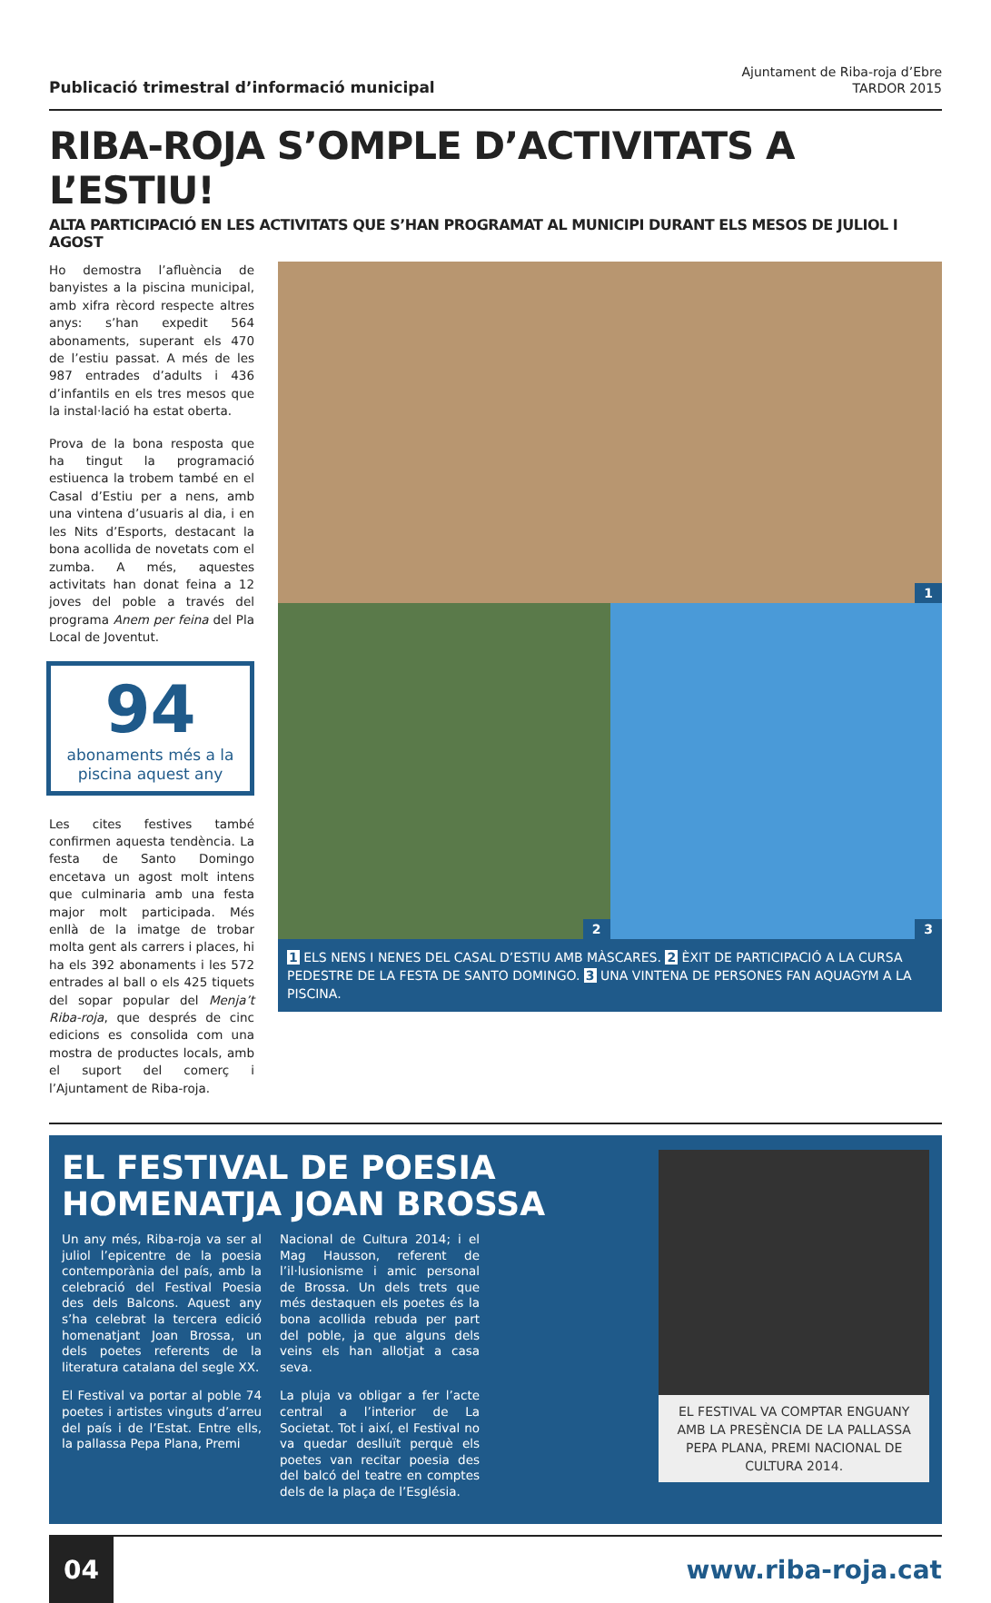Publicació trimestral d’informació municipal
Ajuntament de Riba-roja d’Ebre
TARDOR 2015
RIBA-ROJA S’OMPLE D’ACTIVITATS A L’ESTIU!
ALTA PARTICIPACIÓ EN LES ACTIVITATS QUE S’HAN PROGRAMAT AL MUNICIPI DURANT ELS MESOS DE JULIOL I AGOST
Ho demostra l’afluència de banyistes a la piscina municipal, amb xifra rècord respecte altres anys: s’han expedit 564 abonaments, superant els 470 de l’estiu passat. A més de les 987 entrades d’adults i 436 d’infantils en els tres mesos que la instal·lació ha estat oberta.
Prova de la bona resposta que ha tingut la programació estiuenca la trobem també en el Casal d’Estiu per a nens, amb una vintena d’usuaris al dia, i en les Nits d’Esports, destacant la bona acollida de novetats com el zumba. A més, aquestes activitats han donat feina a 12 joves del poble a través del programa Anem per feina del Pla Local de Joventut.
94
abonaments més a la piscina aquest any
Les cites festives també confirmen aquesta tendència. La festa de Santo Domingo encetava un agost molt intens que culminaria amb una festa major molt participada. Més enllà de la imatge de trobar molta gent als carrers i places, hi ha els 392 abonaments i les 572 entrades al ball o els 425 tiquets del sopar popular del Menja’t Riba-roja, que després de cinc edicions es consolida com una mostra de productes locals, amb el suport del comerç i l’Ajuntament de Riba-roja.
1
2
3
1 ELS NENS I NENES DEL CASAL D’ESTIU AMB MÀSCARES. 2 ÈXIT DE PARTICIPACIÓ A LA CURSA PEDESTRE DE LA FESTA DE SANTO DOMINGO. 3 UNA VINTENA DE PERSONES FAN AQUAGYM A LA PISCINA.
EL FESTIVAL DE POESIA HOMENATJA JOAN BROSSA
Un any més, Riba-roja va ser al juliol l’epicentre de la poesia contemporània del país, amb la celebració del Festival Poesia des dels Balcons. Aquest any s’ha celebrat la tercera edició homenatjant Joan Brossa, un dels poetes referents de la literatura catalana del segle XX.
El Festival va portar al poble 74 poetes i artistes vinguts d’arreu del país i de l’Estat. Entre ells, la pallassa Pepa Plana, Premi
Nacional de Cultura 2014; i el Mag Hausson, referent de l’il·lusionisme i amic personal de Brossa. Un dels trets que més destaquen els poetes és la bona acollida rebuda per part del poble, ja que alguns dels veins els han allotjat a casa seva.
La pluja va obligar a fer l’acte central a l’interior de La Societat. Tot i així, el Festival no va quedar deslluït perquè els poetes van recitar poesia des del balcó del teatre en comptes dels de la plaça de l’Església.
EL FESTIVAL VA COMPTAR ENGUANY AMB LA PRESÈNCIA DE LA PALLASSA PEPA PLANA, PREMI NACIONAL DE CULTURA 2014.
04
www.riba-roja.cat